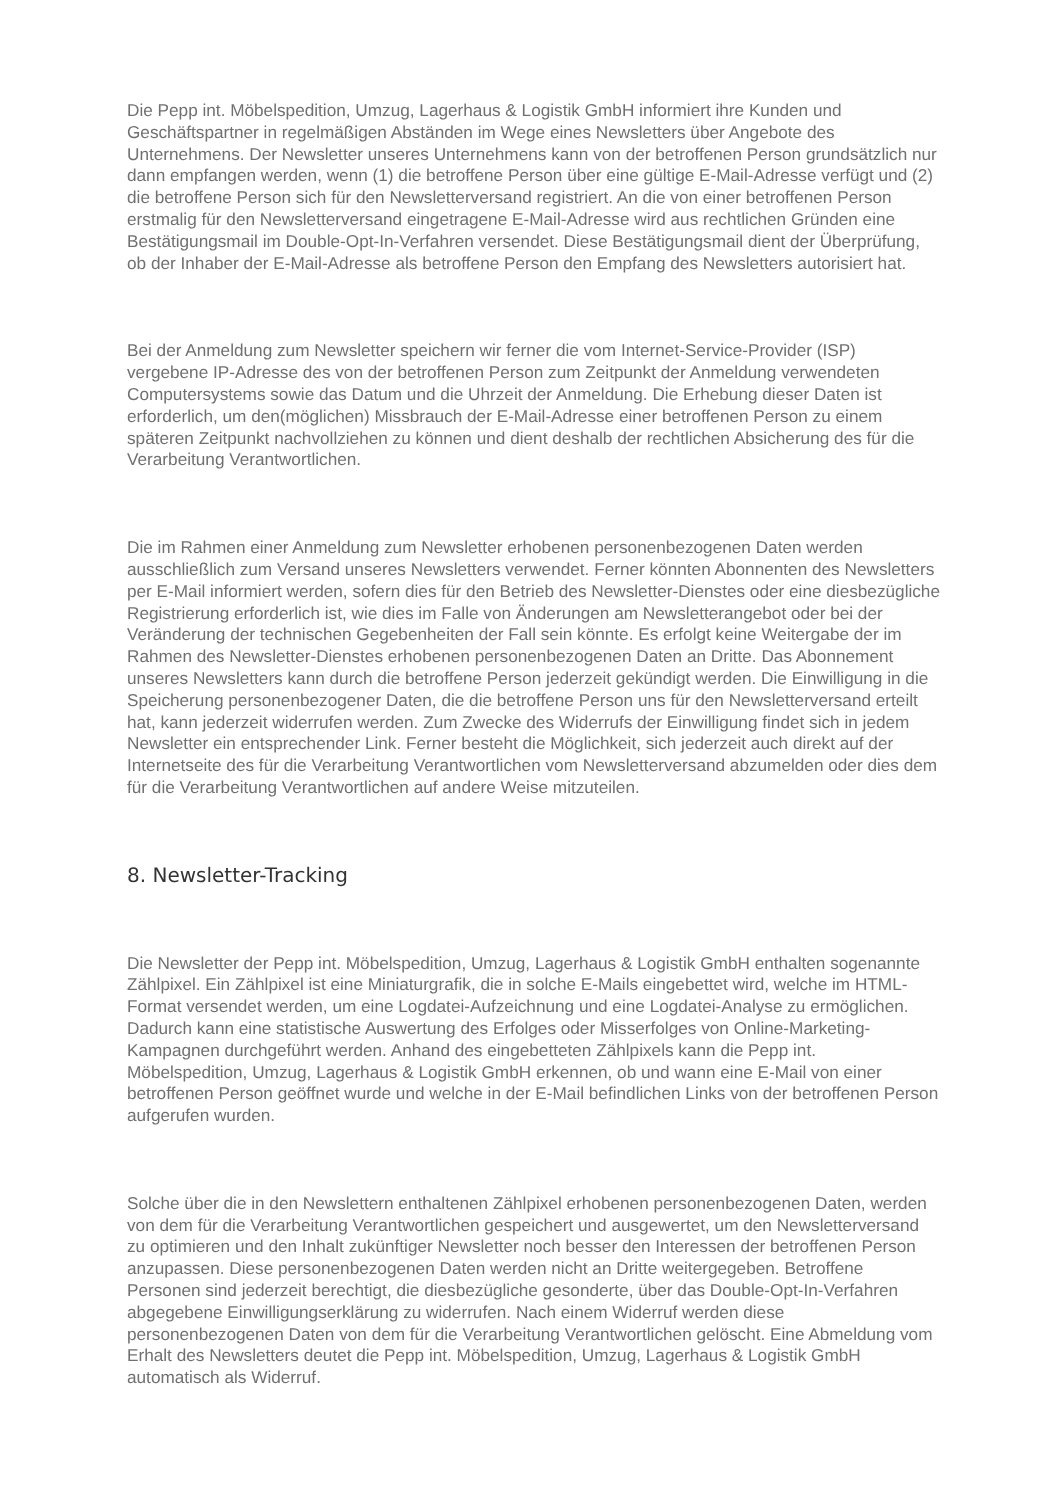Die Pepp int. Möbelspedition, Umzug, Lagerhaus & Logistik GmbH informiert ihre Kunden und Geschäftspartner in regelmäßigen Abständen im Wege eines Newsletters über Angebote des Unternehmens. Der Newsletter unseres Unternehmens kann von der betroffenen Person grundsätzlich nur dann empfangen werden, wenn (1) die betroffene Person über eine gültige E-Mail-Adresse verfügt und (2) die betroffene Person sich für den Newsletterversand registriert. An die von einer betroffenen Person erstmalig für den Newsletterversand eingetragene E-Mail-Adresse wird aus rechtlichen Gründen eine Bestätigungsmail im Double-Opt-In-Verfahren versendet. Diese Bestätigungsmail dient der Überprüfung, ob der Inhaber der E-Mail-Adresse als betroffene Person den Empfang des Newsletters autorisiert hat.
Bei der Anmeldung zum Newsletter speichern wir ferner die vom Internet-Service-Provider (ISP) vergebene IP-Adresse des von der betroffenen Person zum Zeitpunkt der Anmeldung verwendeten Computersystems sowie das Datum und die Uhrzeit der Anmeldung. Die Erhebung dieser Daten ist erforderlich, um den(möglichen) Missbrauch der E-Mail-Adresse einer betroffenen Person zu einem späteren Zeitpunkt nachvollziehen zu können und dient deshalb der rechtlichen Absicherung des für die Verarbeitung Verantwortlichen.
Die im Rahmen einer Anmeldung zum Newsletter erhobenen personenbezogenen Daten werden ausschließlich zum Versand unseres Newsletters verwendet. Ferner könnten Abonnenten des Newsletters per E-Mail informiert werden, sofern dies für den Betrieb des Newsletter-Dienstes oder eine diesbezügliche Registrierung erforderlich ist, wie dies im Falle von Änderungen am Newsletterangebot oder bei der Veränderung der technischen Gegebenheiten der Fall sein könnte. Es erfolgt keine Weitergabe der im Rahmen des Newsletter-Dienstes erhobenen personenbezogenen Daten an Dritte. Das Abonnement unseres Newsletters kann durch die betroffene Person jederzeit gekündigt werden. Die Einwilligung in die Speicherung personenbezogener Daten, die die betroffene Person uns für den Newsletterversand erteilt hat, kann jederzeit widerrufen werden. Zum Zwecke des Widerrufs der Einwilligung findet sich in jedem Newsletter ein entsprechender Link. Ferner besteht die Möglichkeit, sich jederzeit auch direkt auf der Internetseite des für die Verarbeitung Verantwortlichen vom Newsletterversand abzumelden oder dies dem für die Verarbeitung Verantwortlichen auf andere Weise mitzuteilen.
8. Newsletter-Tracking
Die Newsletter der Pepp int. Möbelspedition, Umzug, Lagerhaus & Logistik GmbH enthalten sogenannte Zählpixel. Ein Zählpixel ist eine Miniaturgrafik, die in solche E-Mails eingebettet wird, welche im HTML-Format versendet werden, um eine Logdatei-Aufzeichnung und eine Logdatei-Analyse zu ermöglichen. Dadurch kann eine statistische Auswertung des Erfolges oder Misserfolges von Online-Marketing-Kampagnen durchgeführt werden. Anhand des eingebetteten Zählpixels kann die Pepp int. Möbelspedition, Umzug, Lagerhaus & Logistik GmbH erkennen, ob und wann eine E-Mail von einer betroffenen Person geöffnet wurde und welche in der E-Mail befindlichen Links von der betroffenen Person aufgerufen wurden.
Solche über die in den Newslettern enthaltenen Zählpixel erhobenen personenbezogenen Daten, werden von dem für die Verarbeitung Verantwortlichen gespeichert und ausgewertet, um den Newsletterversand zu optimieren und den Inhalt zukünftiger Newsletter noch besser den Interessen der betroffenen Person anzupassen. Diese personenbezogenen Daten werden nicht an Dritte weitergegeben. Betroffene Personen sind jederzeit berechtigt, die diesbezügliche gesonderte, über das Double-Opt-In-Verfahren abgegebene Einwilligungserklärung zu widerrufen. Nach einem Widerruf werden diese personenbezogenen Daten von dem für die Verarbeitung Verantwortlichen gelöscht. Eine Abmeldung vom Erhalt des Newsletters deutet die Pepp int. Möbelspedition, Umzug, Lagerhaus & Logistik GmbH automatisch als Widerruf.